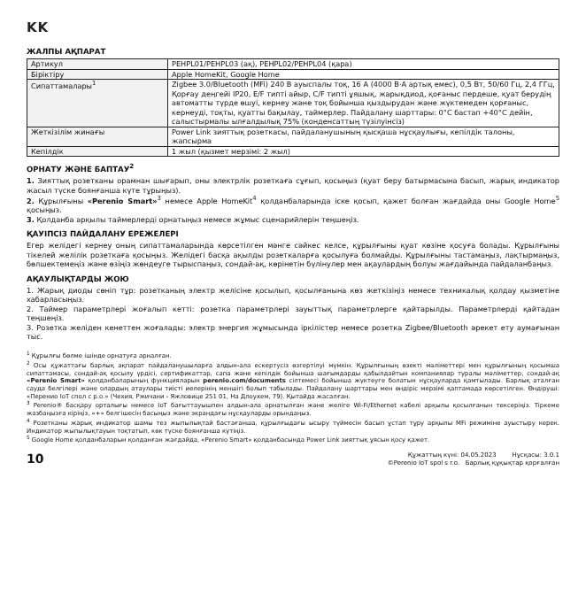KK
ЖАЛПЫ АҚПАРАТ
| Артикул | PEHPL01/PEHPL03 (ақ), PEHPL02/PEHPL04 (қара) |
| Біріктіру | Apple HomeKit, Google Home |
| Сипаттамалары<sup>1</sup> | Zigbee 3.0/Bluetooth (MFi) 240 В ауыспалы тоқ, 16 А (4000 В·А артық емес), 0,5 Вт, 50/60 Гц, 2,4 ГГц, Қорғау деңгейі IP20, E/F типті айыр, C/F типті ұяшық, жарықдиод, қоғаныс пердеше, қуат берудің автоматты түрде өшуі, кернеу және тоқ бойынша қыздырудан және жүктемеден қорғаныс, кернеуді, тоқты, қуатты бақылау, таймерлер. Пайдалану шарттары: 0°С бастап +40°С дейін, салыстырмалы ылғалдылық 75% (конденсаттың түзілуінсіз) |
| Жеткізілім жинағы | Power Link зияттық розеткасы, пайдаланушының қысқаша нұсқаулығы, кепілдік талоны, жапсырма |
| Кепілдік | 1 жыл (қызмет мерзімі: 2 жыл) |
ОРНАТУ ЖӘНЕ БАПТАУ<sup>2</sup>
1. Зияттық розетканы орамнан шығарып, оны электрлік розеткаға сұғып, қосыңыз (қуат беру батырмасына басып, жарық индикатор жасыл түске боянғанша күте тұрыңыз).
2. Құрылғыны «Perenio Smart»<sup>3</sup> немесе Apple HomeKit<sup>4</sup> қолданбаларында іске қосып, қажет болған жағдайда оны Google Home<sup>5</sup> қосыңыз.
3. Қолданба арқылы таймерлерді орнатыңыз немесе жұмыс сценарийлерін теңшеңіз.
ҚАУІПСІЗ ПАЙДАЛАНУ ЕРЕЖЕЛЕРІ
Егер желідегі кернеу оның сипаттамаларында көрсетілген мәнге сәйкес келсе, құрылғыны қуат көзіне қосуға болады. Құрылғыны тікелей желілік розеткаға қосыңыз. Желідегі басқа ақылды розеткаларға қосылуға болмайды. Құрылғыны тастамаңыз, лақтырмаңыз, бөлшектемеңіз және өзіңіз жөндеуге тырыспаңыз, сондай-ақ, көрінетін бүлінулер мен ақаулардың болуы жағдайында пайдаланбаңыз.
АҚАУЛЫҚТАРДЫ ЖОЮ
1. Жарық диоды сөніп тұр: розетканың электр желісіне қосылып, қосылғанына көз жеткізіңіз немесе техникалық қолдау қызметіне хабарласыңыз.
2. Таймер параметрлері жоғалып кетті: розетка параметрлері зауыттық параметрлерге қайтарылды. Параметрлерді қайтадан теңшеңіз.
3. Розетка желіден кенеттен жоғалады: электр энергия жұмысында іркілістер немесе розетка Zigbee/Bluetooth әрекет ету аумағынан тыс.
<sup>1</sup> Құрылғы бөлме ішінде орнатуға арналған.
<sup>2</sup> Осы құжаттағы барлық ақпарат пайдаланушыларға алдын-ала ескертусіз өзгертілуі мүмкін. Құрылғының өзекті мәліметтері мен құрылғының қосымша сипаттамасы, сондай-ақ қосылу үрдісі, сертификаттар, сапа және кепілдік бойынша шағымдарды қабылдайтын компаниялар туралы мәліметтер, сондай-ақ «Perenio Smart» қолданбаларының функцияларын perenio.com/documents сілтемесі бойынша жүктеуге болатын нұсқауларда қамтылады. Барлық аталған сауда белгілері және олардың атаулары тиісті иелерінің меншігі болып табылады. Пайдалану шарттары мен өндіріс мерзімі қаптамада көрсетілген. Өндіруші: «Перенио IoT спол с р.о.» (Чехия, Ржичани - Яжловице 251 01, На Длоухем, 79). Қытайда жасалған.
<sup>3</sup> Perenio® басқару орталығы немесе IoT бағыттауышпен алдын-ала орнатылған және желіге Wi-Fi/Ethernet кабелі арқылы қосылғанын тексеріңіз. Тіркеме жазбаңызға кіріңіз, «+» белгішесін басыңыз және экрандағы нұсқауларды орындаңыз.
<sup>4</sup> Розетканы жарық индикатор шамы тез жыпылықтай бастағанша, құрылғыдағы ысыру түймесін басып ұстап тұру арқылы MFi режиміне ауыстыру керек. Индикатор жыпылықтауын тоқтатып, көк түске боянғанша күтіңіз.
<sup>5</sup> Google Home қолданбаларын қолданған жағдайда, «Perenio Smart» қолданбасында Power Link зияттық ұясын қосу қажет.
10
Құжаттың күні: 04.05.2023 Нұсқасы: 3.0.1
©Perenio IoT spol s r.o. Барлық құқықтар қорғалған